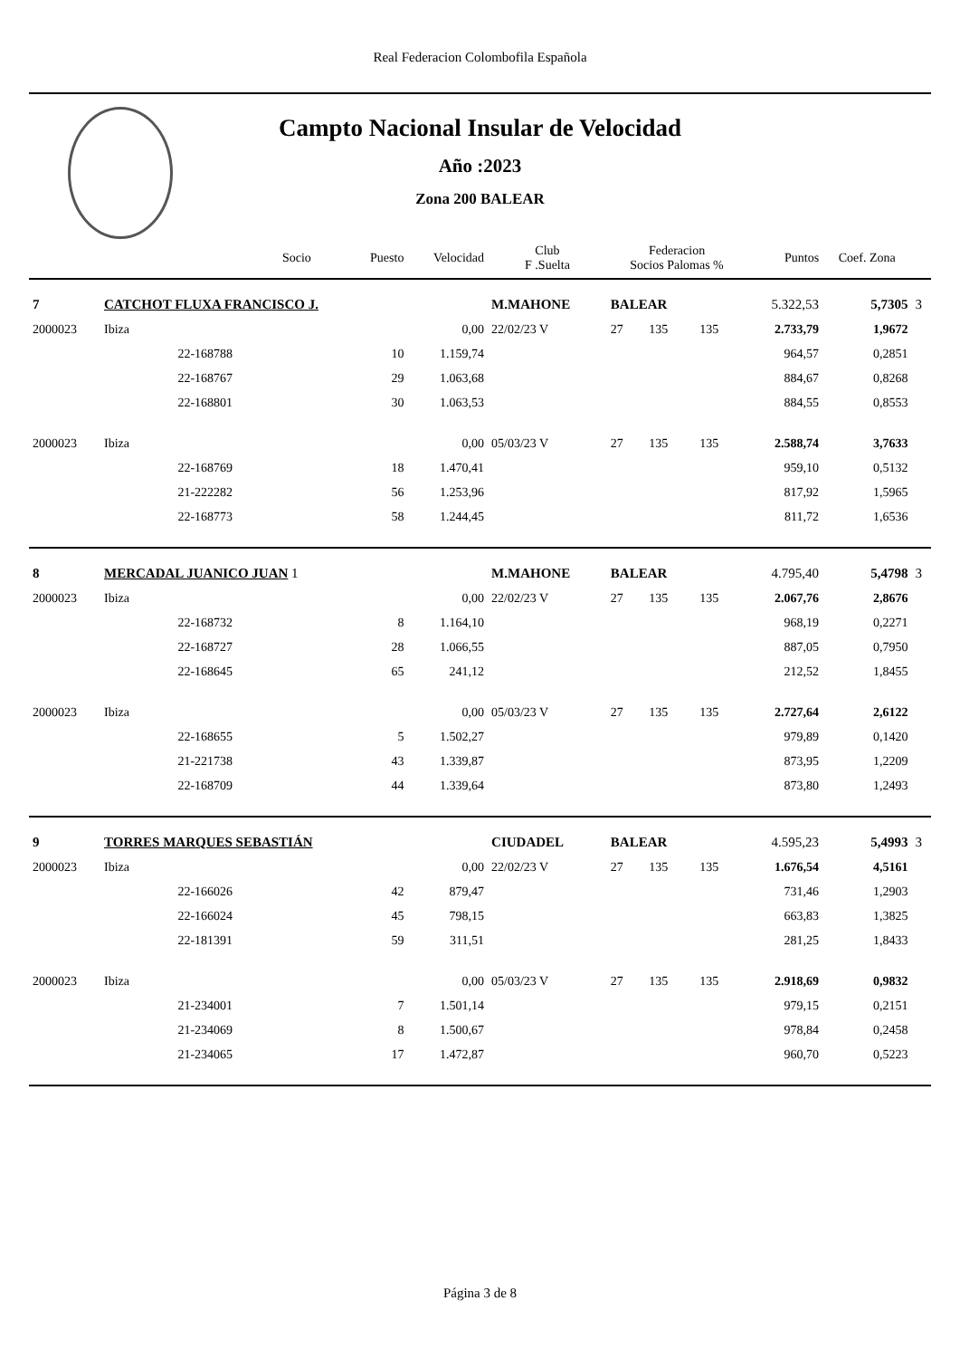Real Federacion Colombofila Española
Campto Nacional Insular de Velocidad
Año :2023
Zona 200 BALEAR
| | Socio | | Puesto | Velocidad | Club F .Suelta | Federacion Socios Palomas % | | | Puntos | Coef. Zona | |
| --- | --- | --- | --- | --- | --- | --- | --- | --- | --- | --- | --- |
| 7 | CATCHOT FLUXA FRANCISCO J. | | | | M.MAHONE | BALEAR | | | 5.322,53 | 5,7305 | 3 |
| 2000023 | Ibiza | | | 0,00 | 22/02/23 V | 27 | 135 | 135 | 2.733,79 | 1,9672 | |
| | | 22-168788 | 10 | 1.159,74 | | | | | 964,57 | 0,2851 | |
| | | 22-168767 | 29 | 1.063,68 | | | | | 884,67 | 0,8268 | |
| | | 22-168801 | 30 | 1.063,53 | | | | | 884,55 | 0,8553 | |
| 2000023 | Ibiza | | | 0,00 | 05/03/23 V | 27 | 135 | 135 | 2.588,74 | 3,7633 | |
| | | 22-168769 | 18 | 1.470,41 | | | | | 959,10 | 0,5132 | |
| | | 21-222282 | 56 | 1.253,96 | | | | | 817,92 | 1,5965 | |
| | | 22-168773 | 58 | 1.244,45 | | | | | 811,72 | 1,6536 | |
| 8 | MERCADAL JUANICO JUAN 1 | | | | M.MAHONE | BALEAR | | | 4.795,40 | 5,4798 | 3 |
| 2000023 | Ibiza | | | 0,00 | 22/02/23 V | 27 | 135 | 135 | 2.067,76 | 2,8676 | |
| | | 22-168732 | 8 | 1.164,10 | | | | | 968,19 | 0,2271 | |
| | | 22-168727 | 28 | 1.066,55 | | | | | 887,05 | 0,7950 | |
| | | 22-168645 | 65 | 241,12 | | | | | 212,52 | 1,8455 | |
| 2000023 | Ibiza | | | 0,00 | 05/03/23 V | 27 | 135 | 135 | 2.727,64 | 2,6122 | |
| | | 22-168655 | 5 | 1.502,27 | | | | | 979,89 | 0,1420 | |
| | | 21-221738 | 43 | 1.339,87 | | | | | 873,95 | 1,2209 | |
| | | 22-168709 | 44 | 1.339,64 | | | | | 873,80 | 1,2493 | |
| 9 | TORRES MARQUES SEBASTIÁN | | | | CIUDADEL | BALEAR | | | 4.595,23 | 5,4993 | 3 |
| 2000023 | Ibiza | | | 0,00 | 22/02/23 V | 27 | 135 | 135 | 1.676,54 | 4,5161 | |
| | | 22-166026 | 42 | 879,47 | | | | | 731,46 | 1,2903 | |
| | | 22-166024 | 45 | 798,15 | | | | | 663,83 | 1,3825 | |
| | | 22-181391 | 59 | 311,51 | | | | | 281,25 | 1,8433 | |
| 2000023 | Ibiza | | | 0,00 | 05/03/23 V | 27 | 135 | 135 | 2.918,69 | 0,9832 | |
| | | 21-234001 | 7 | 1.501,14 | | | | | 979,15 | 0,2151 | |
| | | 21-234069 | 8 | 1.500,67 | | | | | 978,84 | 0,2458 | |
| | | 21-234065 | 17 | 1.472,87 | | | | | 960,70 | 0,5223 | |
Página 3 de 8